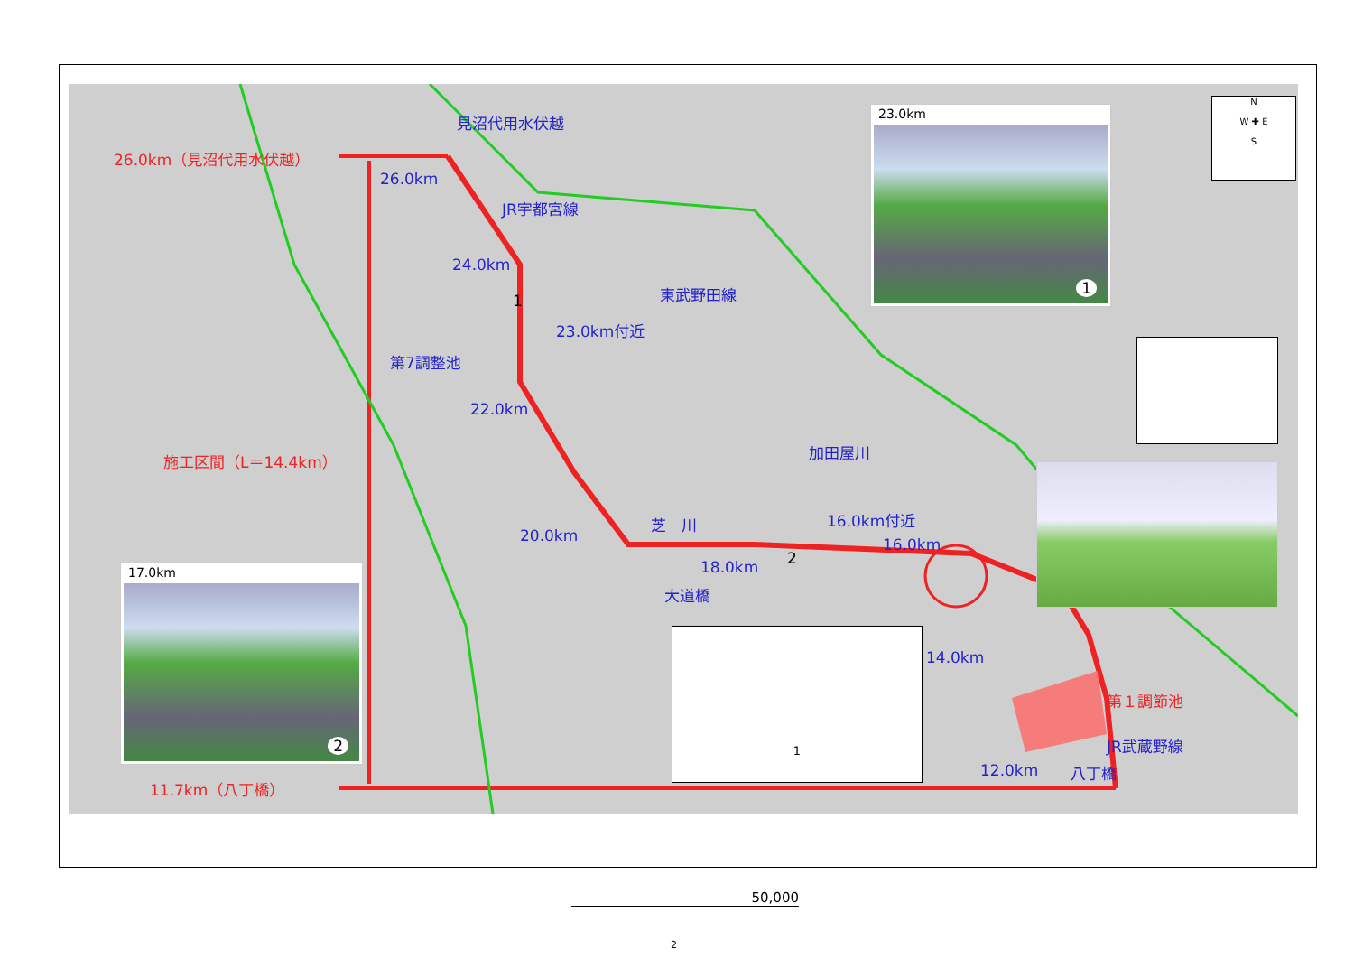見沼代用水伏越
26.0km（見沼代用水伏越）
26.0km
JR宇都宮線
24.0km
1 東武野田線
23.0km付近
第7調整池
22.0km
施工区間（L＝14.4km） 加田屋川
16.0km付近
芝　川
20.0km 16.0km
2
18.0km
大道橋
14.0km
第１調節池
JR武蔵野線
12.0km 八丁橋
11.7km（八丁橋）
23.0km
1
17.0km
2
N
W ✚ E
S
1
50,000
2